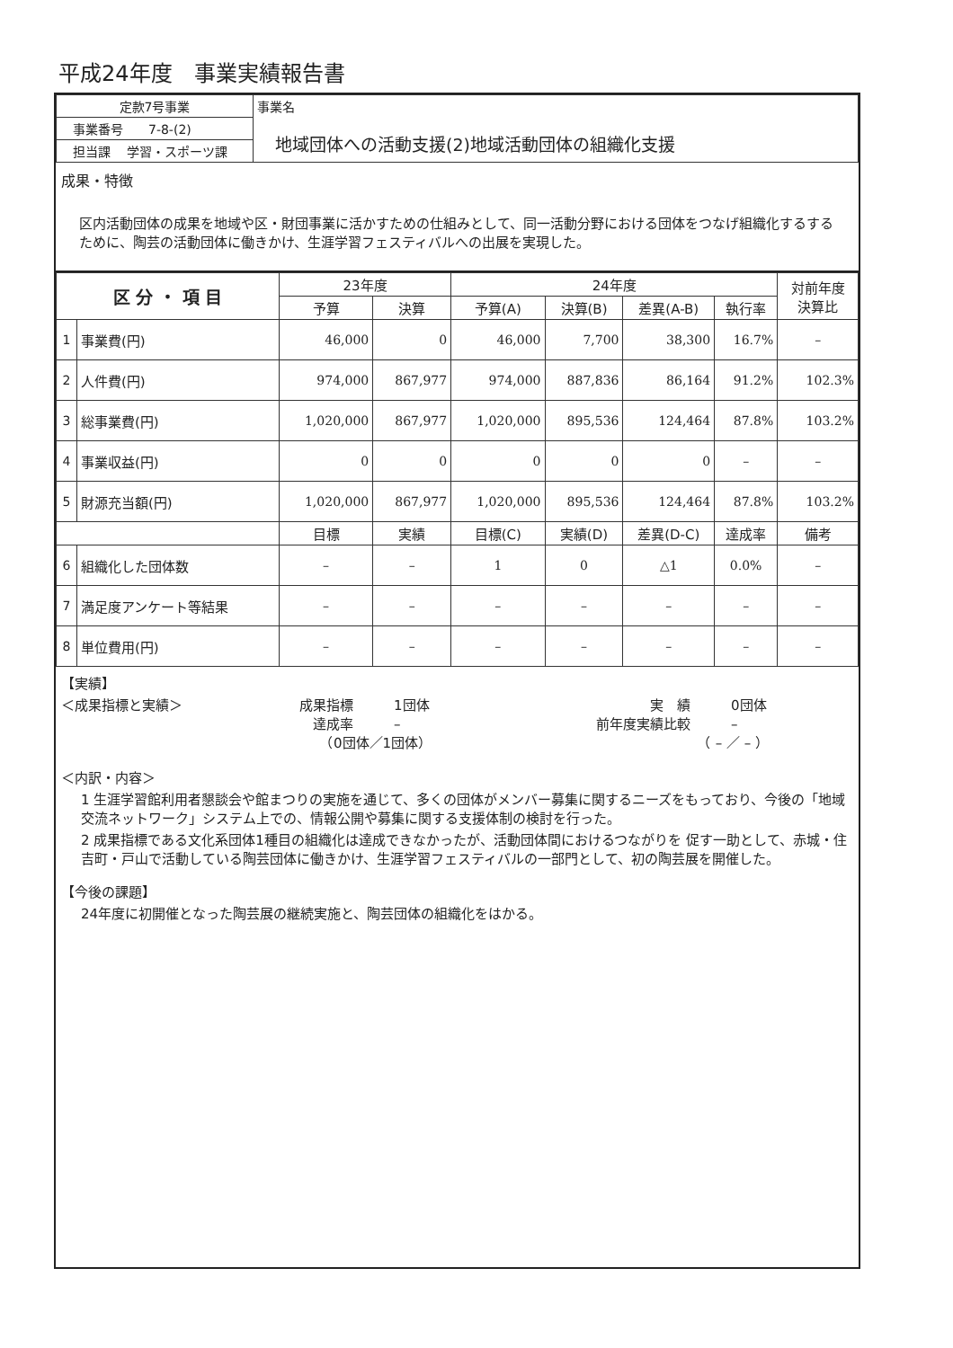平成24年度　事業実績報告書
| 定款7号事業 | 事業名 地域団体への活動支援(2)地域活動団体の組織化支援 |
| 事業番号 7-8-(2) | |
| 担当課 学習・スポーツ課 | |
成果・特徴
区内活動団体の成果を地域や区・財団事業に活かすための仕組みとして、同一活動分野における団体をつなげ組織化するするために、陶芸の活動団体に働きかけ、生涯学習フェスティバルへの出展を実現した。
| 区 分 ・ 項 目 | | 23年度 | | 24年度 | | | | 対前年度 決算比 |
| | | 予算 | 決算 | 予算(A) | 決算(B) | 差異(A-B) | 執行率 | |
| 1 | 事業費(円) | 46,000 | 0 | 46,000 | 7,700 | 38,300 | 16.7% | – |
| 2 | 人件費(円) | 974,000 | 867,977 | 974,000 | 887,836 | 86,164 | 91.2% | 102.3% |
| 3 | 総事業費(円) | 1,020,000 | 867,977 | 1,020,000 | 895,536 | 124,464 | 87.8% | 103.2% |
| 4 | 事業収益(円) | 0 | 0 | 0 | 0 | 0 | – | – |
| 5 | 財源充当額(円) | 1,020,000 | 867,977 | 1,020,000 | 895,536 | 124,464 | 87.8% | 103.2% |
| | | 目標 | 実績 | 目標(C) | 実績(D) | 差異(D-C) | 達成率 | 備考 |
| 6 | 組織化した団体数 | – | – | 1 | 0 | △1 | 0.0% | – |
| 7 | 満足度アンケート等結果 | – | – | – | – | – | – | – |
| 8 | 単位費用(円) | – | – | – | – | – | – | – |
【実績】
＜成果指標と実績＞ 成果指標　　　1団体
　達成率　　　–
　　（0団体／1団体）
　　　　実　績　　　0団体
前年度実績比較　　　–
　　　　　　　　（ – ／ – ）
＜内訳・内容＞
1 生涯学習館利用者懇談会や館まつりの実施を通じて、多くの団体がメンバー募集に関するニーズをもっており、今後の「地域交流ネットワーク」システム上での、情報公開や募集に関する支援体制の検討を行った。
2 成果指標である文化系団体1種目の組織化は達成できなかったが、活動団体間におけるつながりを 促す一助として、赤城・住吉町・戸山で活動している陶芸団体に働きかけ、生涯学習フェスティバルの一部門として、初の陶芸展を開催した。
【今後の課題】
24年度に初開催となった陶芸展の継続実施と、陶芸団体の組織化をはかる。